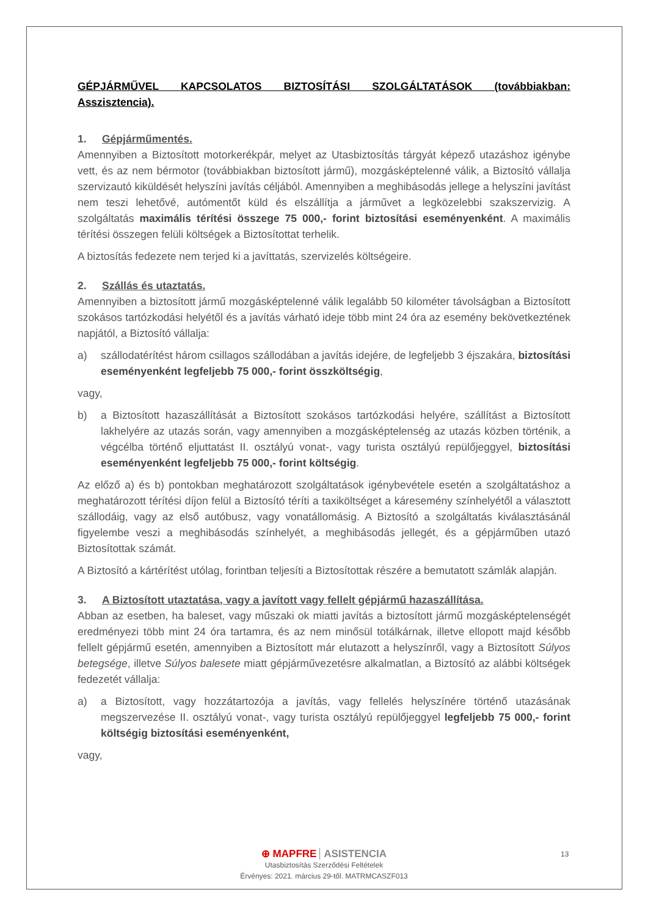GÉPJÁRMŰVEL KAPCSOLATOS BIZTOSÍTÁSI SZOLGÁLTATÁSOK (továbbiakban: Asszisztencia).
1. Gépjárműmentés.
Amennyiben a Biztosított motorkerékpár, melyet az Utasbiztosítás tárgyát képező utazáshoz igénybe vett, és az nem bérmotor (továbbiakban biztosított jármű), mozgásképtelenné válik, a Biztosító vállalja szervizautó kiküldését helyszíni javítás céljából. Amennyiben a meghibásodás jellege a helyszíni javítást nem teszi lehetővé, autómentőt küld és elszállítja a járművet a legközelebbi szakszervizig. A szolgáltatás maximális térítési összege 75 000,- forint biztosítási eseményenként. A maximális térítési összegen felüli költségek a Biztosítottat terhelik.
A biztosítás fedezete nem terjed ki a javíttatás, szervizelés költségeire.
2. Szállás és utaztatás.
Amennyiben a biztosított jármű mozgásképtelenné válik legalább 50 kilométer távolságban a Biztosított szokásos tartózkodási helyétől és a javítás várható ideje több mint 24 óra az esemény bekövetkeztének napjától, a Biztosító vállalja:
a) szállodatérítést három csillagos szállodában a javítás idejére, de legfeljebb 3 éjszakára, biztosítási eseményenként legfeljebb 75 000,- forint összköltségig,
vagy,
b) a Biztosított hazaszállítását a Biztosított szokásos tartózkodási helyére, szállítást a Biztosított lakhelyére az utazás során, vagy amennyiben a mozgásképtelenség az utazás közben történik, a végcélba történő eljuttatást II. osztályú vonat-, vagy turista osztályú repülőjeggyel, biztosítási eseményenként legfeljebb 75 000,- forint költségig.
Az előző a) és b) pontokban meghatározott szolgáltatások igénybevétele esetén a szolgáltatáshoz a meghatározott térítési díjon felül a Biztosító téríti a taxiköltséget a káresemény színhelyétől a választott szállodáig, vagy az első autóbusz, vagy vonatállomásig. A Biztosító a szolgáltatás kiválasztásánál figyelembe veszi a meghibásodás színhelyét, a meghibásodás jellegét, és a gépjárműben utazó Biztosítottak számát.
A Biztosító a kártérítést utólag, forintban teljesíti a Biztosítottak részére a bemutatott számlák alapján.
3. A Biztosított utaztatása, vagy a javított vagy fellelt gépjármű hazaszállítása.
Abban az esetben, ha baleset, vagy műszaki ok miatti javítás a biztosított jármű mozgásképtelenségét eredményezi több mint 24 óra tartamra, és az nem minősül totálkárnak, illetve ellopott majd később fellelt gépjármű esetén, amennyiben a Biztosított már elutazott a helyszínről, vagy a Biztosított Súlyos betegsége, illetve Súlyos balesete miatt gépjárművezetésre alkalmatlan, a Biztosító az alábbi költségek fedezetét vállalja:
a) a Biztosított, vagy hozzátartozója a javítás, vagy fellelés helyszínére történő utazásának megszervezése II. osztályú vonat-, vagy turista osztályú repülőjeggyel legfeljebb 75 000,- forint költségig biztosítási eseményenként,
vagy,
13
⊕ MAPFRE ASISTENCIA
Utasbiztosítás Szerződési Feltételek
Érvényes: 2021. március 29-től. MATRMCASZF013